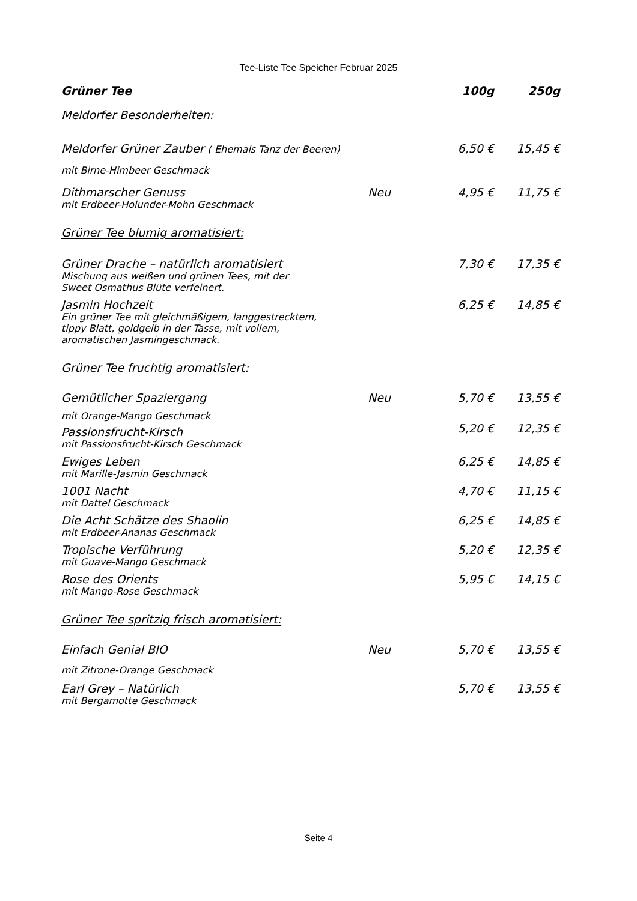Tee-Liste Tee Speicher Februar 2025
| Grüner Tee | | 100g | 250g |
| --- | --- | --- | --- |
| Meldorfer Besonderheiten: | | | |
| Meldorfer Grüner Zauber ( Ehemals Tanz der Beeren) | | 6,50 € | 15,45 € |
| mit Birne-Himbeer Geschmack | | | |
| Dithmarscher Genuss | Neu | 4,95 € | 11,75 € |
| mit Erdbeer-Holunder-Mohn Geschmack | | | |
| Grüner Tee blumig aromatisiert: | | | |
| Grüner Drache – natürlich aromatisiert | | 7,30 € | 17,35 € |
| Mischung aus weißen und grünen Tees, mit der Sweet Osmathus Blüte verfeinert. | | | |
| Jasmin Hochzeit | | 6,25 € | 14,85 € |
| Ein grüner Tee mit gleichmäßigem, langgestrecktem, tippy Blatt, goldgelb in der Tasse, mit vollem, aromatischen Jasmingeschmack. | | | |
| Grüner Tee fruchtig aromatisiert: | | | |
| Gemütlicher Spaziergang | Neu | 5,70 € | 13,55 € |
| mit Orange-Mango Geschmack | | | |
| Passionsfrucht-Kirsch | | 5,20 € | 12,35 € |
| mit Passionsfrucht-Kirsch Geschmack | | | |
| Ewiges Leben | | 6,25 € | 14,85 € |
| mit Marille-Jasmin Geschmack | | | |
| 1001 Nacht | | 4,70 € | 11,15 € |
| mit Dattel Geschmack | | | |
| Die Acht Schätze des Shaolin | | 6,25 € | 14,85 € |
| mit Erdbeer-Ananas Geschmack | | | |
| Tropische Verführung | | 5,20 € | 12,35 € |
| mit Guave-Mango Geschmack | | | |
| Rose des Orients | | 5,95 € | 14,15 € |
| mit Mango-Rose Geschmack | | | |
| Grüner Tee spritzig frisch aromatisiert: | | | |
| Einfach Genial BIO | Neu | 5,70 € | 13,55 € |
| mit Zitrone-Orange Geschmack | | | |
| Earl Grey – Natürlich | | 5,70 € | 13,55 € |
| mit Bergamotte Geschmack | | | |
Seite 4